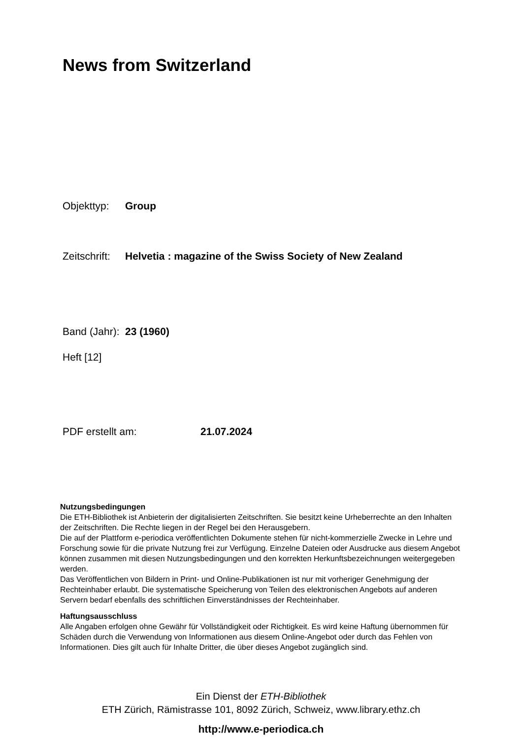News from Switzerland
Objekttyp: Group
Zeitschrift: Helvetia : magazine of the Swiss Society of New Zealand
Band (Jahr): 23 (1960)
Heft [12]
PDF erstellt am: 21.07.2024
Nutzungsbedingungen
Die ETH-Bibliothek ist Anbieterin der digitalisierten Zeitschriften. Sie besitzt keine Urheberrechte an den Inhalten der Zeitschriften. Die Rechte liegen in der Regel bei den Herausgebern.
Die auf der Plattform e-periodica veröffentlichten Dokumente stehen für nicht-kommerzielle Zwecke in Lehre und Forschung sowie für die private Nutzung frei zur Verfügung. Einzelne Dateien oder Ausdrucke aus diesem Angebot können zusammen mit diesen Nutzungsbedingungen und den korrekten Herkunftsbezeichnungen weitergegeben werden.
Das Veröffentlichen von Bildern in Print- und Online-Publikationen ist nur mit vorheriger Genehmigung der Rechteinhaber erlaubt. Die systematische Speicherung von Teilen des elektronischen Angebots auf anderen Servern bedarf ebenfalls des schriftlichen Einverständnisses der Rechteinhaber.
Haftungsausschluss
Alle Angaben erfolgen ohne Gewähr für Vollständigkeit oder Richtigkeit. Es wird keine Haftung übernommen für Schäden durch die Verwendung von Informationen aus diesem Online-Angebot oder durch das Fehlen von Informationen. Dies gilt auch für Inhalte Dritter, die über dieses Angebot zugänglich sind.
Ein Dienst der ETH-Bibliothek
ETH Zürich, Rämistrasse 101, 8092 Zürich, Schweiz, www.library.ethz.ch
http://www.e-periodica.ch